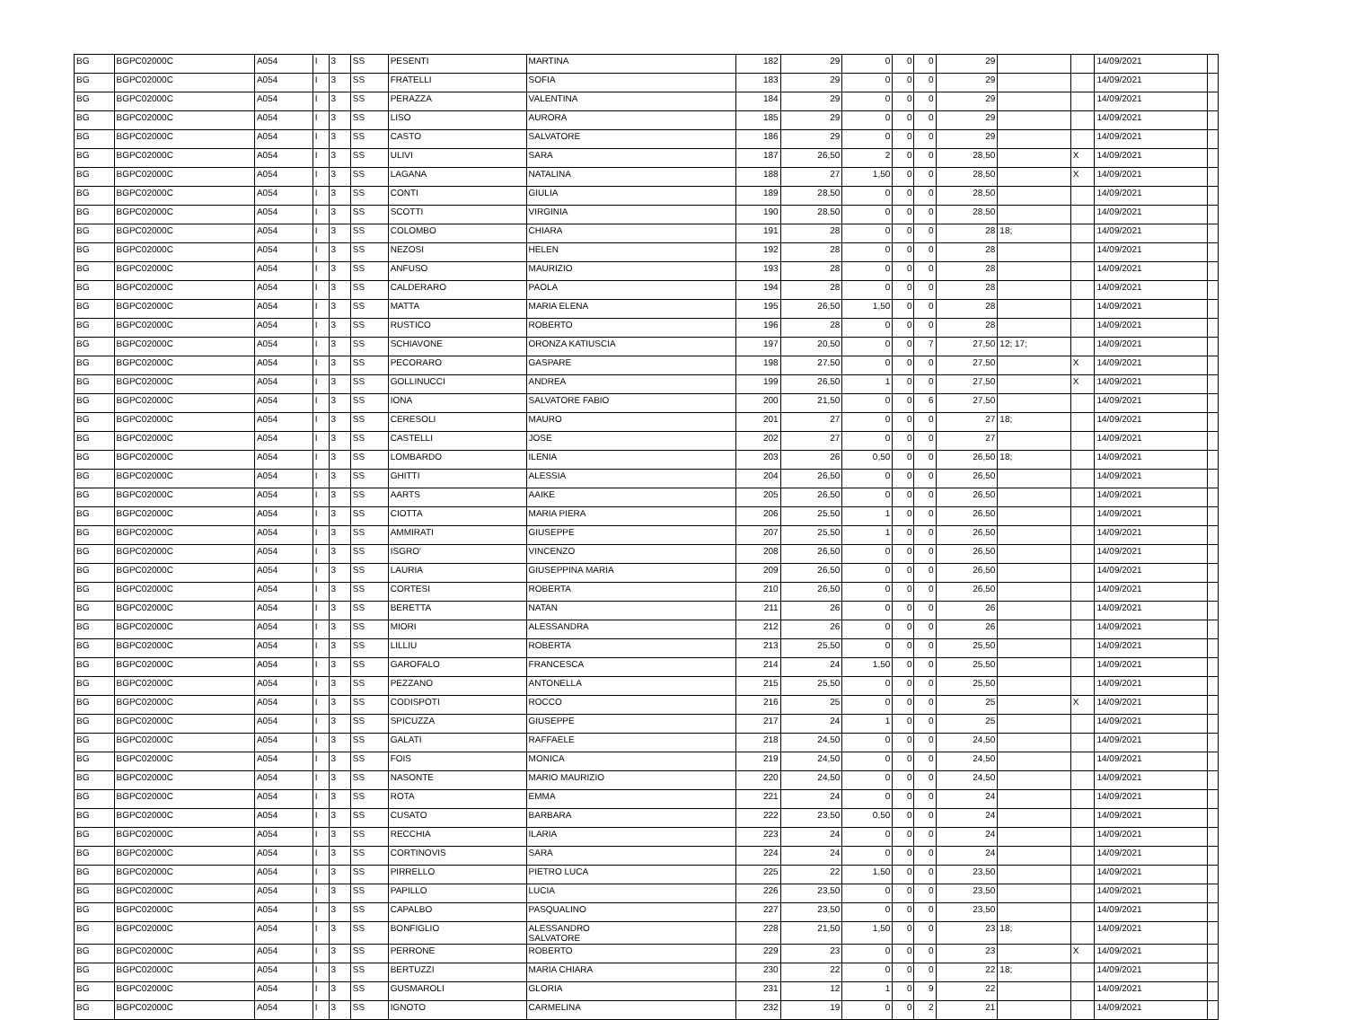| BG | BGPC02000C | A054 | I | 3 | SS | PESENTI | MARTINA | 182 | 29 | 0 | 0 | 0 | 29 | | | 14/09/2021 | |
| BG | BGPC02000C | A054 | I | 3 | SS | FRATELLI | SOFIA | 183 | 29 | 0 | 0 | 0 | 29 | | | 14/09/2021 | |
| BG | BGPC02000C | A054 | I | 3 | SS | PERAZZA | VALENTINA | 184 | 29 | 0 | 0 | 0 | 29 | | | 14/09/2021 | |
| BG | BGPC02000C | A054 | I | 3 | SS | LISO | AURORA | 185 | 29 | 0 | 0 | 0 | 29 | | | 14/09/2021 | |
| BG | BGPC02000C | A054 | I | 3 | SS | CASTO | SALVATORE | 186 | 29 | 0 | 0 | 0 | 29 | | | 14/09/2021 | |
| BG | BGPC02000C | A054 | I | 3 | SS | ULIVI | SARA | 187 | 26,50 | 2 | 0 | 0 | 28,50 | | X | 14/09/2021 | |
| BG | BGPC02000C | A054 | I | 3 | SS | LAGANA | NATALINA | 188 | 27 | 1,50 | 0 | 0 | 28,50 | | X | 14/09/2021 | |
| BG | BGPC02000C | A054 | I | 3 | SS | CONTI | GIULIA | 189 | 28,50 | 0 | 0 | 0 | 28,50 | | | 14/09/2021 | |
| BG | BGPC02000C | A054 | I | 3 | SS | SCOTTI | VIRGINIA | 190 | 28,50 | 0 | 0 | 0 | 28,50 | | | 14/09/2021 | |
| BG | BGPC02000C | A054 | I | 3 | SS | COLOMBO | CHIARA | 191 | 28 | 0 | 0 | 0 | 28 | 18; | | 14/09/2021 | |
| BG | BGPC02000C | A054 | I | 3 | SS | NEZOSI | HELEN | 192 | 28 | 0 | 0 | 0 | 28 | | | 14/09/2021 | |
| BG | BGPC02000C | A054 | I | 3 | SS | ANFUSO | MAURIZIO | 193 | 28 | 0 | 0 | 0 | 28 | | | 14/09/2021 | |
| BG | BGPC02000C | A054 | I | 3 | SS | CALDERARO | PAOLA | 194 | 28 | 0 | 0 | 0 | 28 | | | 14/09/2021 | |
| BG | BGPC02000C | A054 | I | 3 | SS | MATTA | MARIA ELENA | 195 | 26,50 | 1,50 | 0 | 0 | 28 | | | 14/09/2021 | |
| BG | BGPC02000C | A054 | I | 3 | SS | RUSTICO | ROBERTO | 196 | 28 | 0 | 0 | 0 | 28 | | | 14/09/2021 | |
| BG | BGPC02000C | A054 | I | 3 | SS | SCHIAVONE | ORONZA KATIUSCIA | 197 | 20,50 | 0 | 0 | 7 | 27,50 | 12; 17; | | 14/09/2021 | |
| BG | BGPC02000C | A054 | I | 3 | SS | PECORARO | GASPARE | 198 | 27,50 | 0 | 0 | 0 | 27,50 | | X | 14/09/2021 | |
| BG | BGPC02000C | A054 | I | 3 | SS | GOLLINUCCI | ANDREA | 199 | 26,50 | 1 | 0 | 0 | 27,50 | | X | 14/09/2021 | |
| BG | BGPC02000C | A054 | I | 3 | SS | IONA | SALVATORE FABIO | 200 | 21,50 | 0 | 0 | 6 | 27,50 | | | 14/09/2021 | |
| BG | BGPC02000C | A054 | I | 3 | SS | CERESOLI | MAURO | 201 | 27 | 0 | 0 | 0 | 27 | 18; | | 14/09/2021 | |
| BG | BGPC02000C | A054 | I | 3 | SS | CASTELLI | JOSE | 202 | 27 | 0 | 0 | 0 | 27 | | | 14/09/2021 | |
| BG | BGPC02000C | A054 | I | 3 | SS | LOMBARDO | ILENIA | 203 | 26 | 0,50 | 0 | 0 | 26,50 | 18; | | 14/09/2021 | |
| BG | BGPC02000C | A054 | I | 3 | SS | GHITTI | ALESSIA | 204 | 26,50 | 0 | 0 | 0 | 26,50 | | | 14/09/2021 | |
| BG | BGPC02000C | A054 | I | 3 | SS | AARTS | AAIKE | 205 | 26,50 | 0 | 0 | 0 | 26,50 | | | 14/09/2021 | |
| BG | BGPC02000C | A054 | I | 3 | SS | CIOTTA | MARIA PIERA | 206 | 25,50 | 1 | 0 | 0 | 26,50 | | | 14/09/2021 | |
| BG | BGPC02000C | A054 | I | 3 | SS | AMMIRATI | GIUSEPPE | 207 | 25,50 | 1 | 0 | 0 | 26,50 | | | 14/09/2021 | |
| BG | BGPC02000C | A054 | I | 3 | SS | ISGRO' | VINCENZO | 208 | 26,50 | 0 | 0 | 0 | 26,50 | | | 14/09/2021 | |
| BG | BGPC02000C | A054 | I | 3 | SS | LAURIA | GIUSEPPINA MARIA | 209 | 26,50 | 0 | 0 | 0 | 26,50 | | | 14/09/2021 | |
| BG | BGPC02000C | A054 | I | 3 | SS | CORTESI | ROBERTA | 210 | 26,50 | 0 | 0 | 0 | 26,50 | | | 14/09/2021 | |
| BG | BGPC02000C | A054 | I | 3 | SS | BERETTA | NATAN | 211 | 26 | 0 | 0 | 0 | 26 | | | 14/09/2021 | |
| BG | BGPC02000C | A054 | I | 3 | SS | MIORI | ALESSANDRA | 212 | 26 | 0 | 0 | 0 | 26 | | | 14/09/2021 | |
| BG | BGPC02000C | A054 | I | 3 | SS | LILLIU | ROBERTA | 213 | 25,50 | 0 | 0 | 0 | 25,50 | | | 14/09/2021 | |
| BG | BGPC02000C | A054 | I | 3 | SS | GAROFALO | FRANCESCA | 214 | 24 | 1,50 | 0 | 0 | 25,50 | | | 14/09/2021 | |
| BG | BGPC02000C | A054 | I | 3 | SS | PEZZANO | ANTONELLA | 215 | 25,50 | 0 | 0 | 0 | 25,50 | | | 14/09/2021 | |
| BG | BGPC02000C | A054 | I | 3 | SS | CODISPOTI | ROCCO | 216 | 25 | 0 | 0 | 0 | 25 | | X | 14/09/2021 | |
| BG | BGPC02000C | A054 | I | 3 | SS | SPICUZZA | GIUSEPPE | 217 | 24 | 1 | 0 | 0 | 25 | | | 14/09/2021 | |
| BG | BGPC02000C | A054 | I | 3 | SS | GALATI | RAFFAELE | 218 | 24,50 | 0 | 0 | 0 | 24,50 | | | 14/09/2021 | |
| BG | BGPC02000C | A054 | I | 3 | SS | FOIS | MONICA | 219 | 24,50 | 0 | 0 | 0 | 24,50 | | | 14/09/2021 | |
| BG | BGPC02000C | A054 | I | 3 | SS | NASONTE | MARIO MAURIZIO | 220 | 24,50 | 0 | 0 | 0 | 24,50 | | | 14/09/2021 | |
| BG | BGPC02000C | A054 | I | 3 | SS | ROTA | EMMA | 221 | 24 | 0 | 0 | 0 | 24 | | | 14/09/2021 | |
| BG | BGPC02000C | A054 | I | 3 | SS | CUSATO | BARBARA | 222 | 23,50 | 0,50 | 0 | 0 | 24 | | | 14/09/2021 | |
| BG | BGPC02000C | A054 | I | 3 | SS | RECCHIA | ILARIA | 223 | 24 | 0 | 0 | 0 | 24 | | | 14/09/2021 | |
| BG | BGPC02000C | A054 | I | 3 | SS | CORTINOVIS | SARA | 224 | 24 | 0 | 0 | 0 | 24 | | | 14/09/2021 | |
| BG | BGPC02000C | A054 | I | 3 | SS | PIRRELLO | PIETRO LUCA | 225 | 22 | 1,50 | 0 | 0 | 23,50 | | | 14/09/2021 | |
| BG | BGPC02000C | A054 | I | 3 | SS | PAPILLO | LUCIA | 226 | 23,50 | 0 | 0 | 0 | 23,50 | | | 14/09/2021 | |
| BG | BGPC02000C | A054 | I | 3 | SS | CAPALBO | PASQUALINO | 227 | 23,50 | 0 | 0 | 0 | 23,50 | | | 14/09/2021 | |
| BG | BGPC02000C | A054 | I | 3 | SS | BONFIGLIO | ALESSANDRO SALVATORE | 228 | 21,50 | 1,50 | 0 | 0 | 23 | 18; | | 14/09/2021 | |
| BG | BGPC02000C | A054 | I | 3 | SS | PERRONE | ROBERTO | 229 | 23 | 0 | 0 | 0 | 23 | | X | 14/09/2021 | |
| BG | BGPC02000C | A054 | I | 3 | SS | BERTUZZI | MARIA CHIARA | 230 | 22 | 0 | 0 | 0 | 22 | 18; | | 14/09/2021 | |
| BG | BGPC02000C | A054 | I | 3 | SS | GUSMAROLI | GLORIA | 231 | 12 | 1 | 0 | 9 | 22 | | | 14/09/2021 | |
| BG | BGPC02000C | A054 | I | 3 | SS | IGNOTO | CARMELINA | 232 | 19 | 0 | 0 | 2 | 21 | | | 14/09/2021 | |